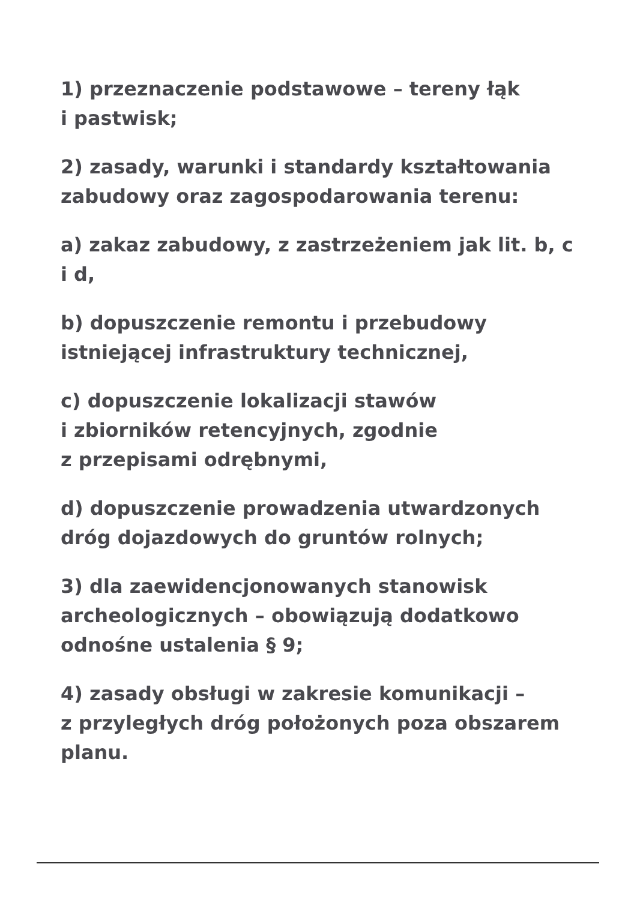1) przeznaczenie podstawowe – tereny łąk
i pastwisk;
2) zasady, warunki i standardy kształtowania zabudowy oraz zagospodarowania terenu:
a) zakaz zabudowy, z zastrzeżeniem jak lit. b, c i d,
b) dopuszczenie remontu i przebudowy istniejącej infrastruktury technicznej,
c) dopuszczenie lokalizacji stawów
i zbiorników retencyjnych, zgodnie
z przepisami odrębnymi,
d) dopuszczenie prowadzenia utwardzonych dróg dojazdowych do gruntów rolnych;
3) dla zaewidencjonowanych stanowisk archeologicznych – obowiązują dodatkowo odnośne ustalenia § 9;
4) zasady obsługi w zakresie komunikacji –
z przyległych dróg położonych poza obszarem planu.